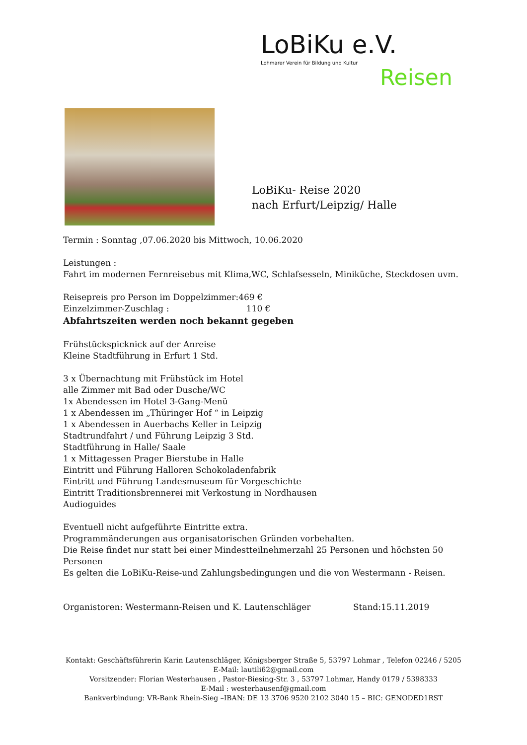LoBiKu e.V.
Lohmarer Verein für Bildung und Kultur
Reisen
LoBiKu- Reise 2020
nach Erfurt/Leipzig/ Halle
Termin : Sonntag ,07.06.2020 bis Mittwoch, 10.06.2020
Leistungen :
Fahrt im modernen Fernreisebus mit Klima,WC, Schlafsesseln, Miniküche, Steckdosen uvm.
Reisepreis pro Person im Doppelzimmer:469 €
Einzelzimmer-Zuschlag : 110 €
Abfahrtszeiten werden noch bekannt gegeben
Frühstückspicknick auf der Anreise
Kleine Stadtführung in Erfurt 1 Std.
3 x Übernachtung mit Frühstück im Hotel
alle Zimmer mit Bad oder Dusche/WC
1x Abendessen im Hotel 3-Gang-Menü
1 x Abendessen im „Thüringer Hof “ in Leipzig
1 x Abendessen in Auerbachs Keller in Leipzig
Stadtrundfahrt / und Führung Leipzig 3 Std.
Stadtführung in Halle/ Saale
1 x Mittagessen Prager Bierstube in Halle
Eintritt und Führung Halloren Schokoladenfabrik
Eintritt und Führung Landesmuseum für Vorgeschichte
Eintritt Traditionsbrennerei mit Verkostung in Nordhausen
Audioguides
Eventuell nicht aufgeführte Eintritte extra.
Programmänderungen aus organisatorischen Gründen vorbehalten.
Die Reise findet nur statt bei einer Mindestteilnehmerzahl 25 Personen und höchsten 50 Personen
Es gelten die LoBiKu-Reise-und Zahlungsbedingungen und die von Westermann - Reisen.
Organistoren: Westermann-Reisen und K. Lautenschläger Stand:15.11.2019
Kontakt: Geschäftsführerin Karin Lautenschläger, Königsberger Straße 5, 53797 Lohmar , Telefon 02246 / 5205
E-Mail: lautili62@gmail.com
Vorsitzender: Florian Westerhausen , Pastor-Biesing-Str. 3 , 53797 Lohmar, Handy 0179 / 5398333
E-Mail : westerhausenf@gmail.com
Bankverbindung: VR-Bank Rhein-Sieg –IBAN: DE 13 3706 9520 2102 3040 15 – BIC: GENODED1RST